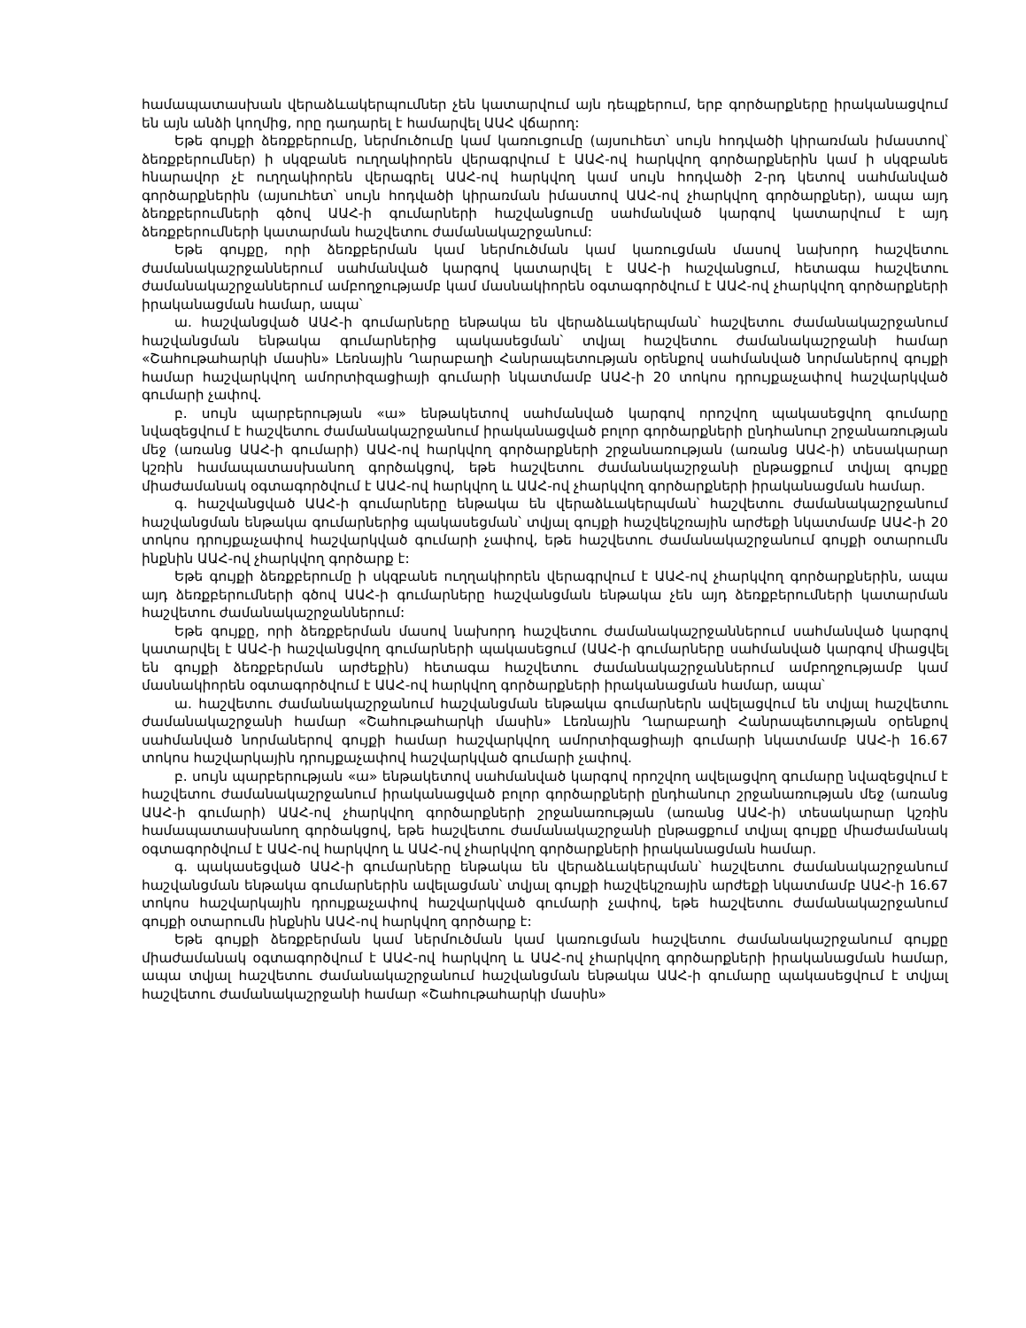համապատասխան վերաձևակերպումներ չեն կատարվում այն դեպքերում, երբ գործարքները իրականացվում են այն անձի կողմից, որը դադարել է համարվել ԱԱՀ վճարող:
Եթե գույքի ձեռքբերումը, ներմուծումը կամ կառուցումը (այսուհետ՝ սույն հոդվածի կիրառման իմաստով՝ ձեռքբերումներ) ի սկզբանե ուղղակիորեն վերագրվում է ԱԱՀ-ով հարկվող գործարքներին կամ ի սկզբանե հնարավոր չէ ուղղակիորեն վերագրել ԱԱՀ-ով հարկվող կամ սույն հոդվածի 2-րդ կետով սահմանված գործարքներին (այսուհետ՝ սույն հոդվածի կիրառման իմաստով ԱԱՀ-ով չհարկվող գործարքներ), ապա այդ ձեռքբերումների գծով ԱԱՀ-ի գումարների հաշվանցումը սահմանված կարգով կատարվում է այդ ձեռքբերումների կատարման հաշվետու ժամանակաշրջանում:
Եթե գույքը, որի ձեռքբերման կամ ներմուծման կամ կառուցման մասով նախորդ հաշվետու ժամանակաշրջաններում սահմանված կարգով կատարվել է ԱԱՀ-ի հաշվանցում, հետագա հաշվետու ժամանակաշրջաններում ամբողջությամբ կամ մասնակիորեն օգտագործվում է ԱԱՀ-ով չհարկվող գործարքների իրականացման համար, ապա՝
ա. հաշվանցված ԱԱՀ-ի գումարները ենթակա են վերաձևակերպման՝ հաշվետու ժամանակաշրջանում հաշվանցման ենթակա գումարներից պակասեցման՝ տվյալ հաշվետու ժամանակաշրջանի համար «Շահութահարկի մասին» Լեռնային Ղարաբաղի Հանրապետության օրենքով սահմանված նորմաներով գույքի համար հաշվարկվող ամորտիզացիայի գումարի նկատմամբ ԱԱՀ-ի 20 տոկոս դրույքաչափով հաշվարկված գումարի չափով.
բ. սույն պարբերության «ա» ենթակետով սահմանված կարգով որոշվող պակասեցվող գումարը նվազեցվում է հաշվետու ժամանակաշրջանում իրականացված բոլոր գործարքների ընդհանուր շրջանառության մեջ (առանց ԱԱՀ-ի գումարի) ԱԱՀ-ով հարկվող գործարքների շրջանառության (առանց ԱԱՀ-ի) տեսակարար կշռին համապատասխանող գործակցով, եթե հաշվետու ժամանակաշրջանի ընթացքում տվյալ գույքը միաժամանակ օգտագործվում է ԱԱՀ-ով հարկվող և ԱԱՀ-ով չհարկվող գործարքների իրականացման համար.
գ. հաշվանցված ԱԱՀ-ի գումարները ենթակա են վերաձևակերպման՝ հաշվետու ժամանակաշրջանում հաշվանցման ենթակա գումարներից պակասեցման՝ տվյալ գույքի հաշվեկշռային արժեքի նկատմամբ ԱԱՀ-ի 20 տոկոս դրույքաչափով հաշվարկված գումարի չափով, եթե հաշվետու ժամանակաշրջանում գույքի օտարումն ինքնին ԱԱՀ-ով չհարկվող գործարք է:
Եթե գույքի ձեռքբերումը ի սկզբանե ուղղակիորեն վերագրվում է ԱԱՀ-ով չհարկվող գործարքներին, ապա այդ ձեռքբերումների գծով ԱԱՀ-ի գումարները հաշվանցման ենթակա չեն այդ ձեռքբերումների կատարման հաշվետու ժամանակաշրջաններում:
Եթե գույքը, որի ձեռքբերման մասով նախորդ հաշվետու ժամանակաշրջաններում սահմանված կարգով կատարվել է ԱԱՀ-ի հաշվանցվող գումարների պակասեցում (ԱԱՀ-ի գումարները սահմանված կարգով միացվել են գույքի ձեռքբերման արժեքին) հետագա հաշվետու ժամանակաշրջաններում ամբողջությամբ կամ մասնակիորեն օգտագործվում է ԱԱՀ-ով հարկվող գործարքների իրականացման համար, ապա՝
ա. հաշվետու ժամանակաշրջանում հաշվանցման ենթակա գումարներն ավելացվում են տվյալ հաշվետու ժամանակաշրջանի համար «Շահութահարկի մասին» Լեռնային Ղարաբաղի Հանրապետության օրենքով սահմանված նորմաներով գույքի համար հաշվարկվող ամորտիզացիայի գումարի նկատմամբ ԱԱՀ-ի 16.67 տոկոս հաշվարկային դրույքաչափով հաշվարկված գումարի չափով.
բ. սույն պարբերության «ա» ենթակետով սահմանված կարգով որոշվող ավելացվող գումարը նվազեցվում է հաշվետու ժամանակաշրջանում իրականացված բոլոր գործարքների ընդհանուր շրջանառության մեջ (առանց ԱԱՀ-ի գումարի) ԱԱՀ-ով չհարկվող գործարքների շրջանառության (առանց ԱԱՀ-ի) տեսակարար կշռին համապատասխանող գործակցով, եթե հաշվետու ժամանակաշրջանի ընթացքում տվյալ գույքը միաժամանակ օգտագործվում է ԱԱՀ-ով հարկվող և ԱԱՀ-ով չհարկվող գործարքների իրականացման համար.
գ. պակասեցված ԱԱՀ-ի գումարները ենթակա են վերաձևակերպման՝ հաշվետու ժամանակաշրջանում հաշվանցման ենթակա գումարներին ավելացման՝ տվյալ գույքի հաշվեկշռային արժեքի նկատմամբ ԱԱՀ-ի 16.67 տոկոս հաշվարկային դրույքաչափով հաշվարկված գումարի չափով, եթե հաշվետու ժամանակաշրջանում գույքի օտարումն ինքնին ԱԱՀ-ով հարկվող գործարք է:
Եթե գույքի ձեռքբերման կամ ներմուծման կամ կառուցման հաշվետու ժամանակաշրջանում գույքը միաժամանակ օգտագործվում է ԱԱՀ-ով հարկվող և ԱԱՀ-ով չհարկվող գործարքների իրականացման համար, ապա տվյալ հաշվետու ժամանակաշրջանում հաշվանցման ենթակա ԱԱՀ-ի գումարը պակասեցվում է տվյալ հաշվետու ժամանակաշրջանի համար «Շահութահարկի մասին»